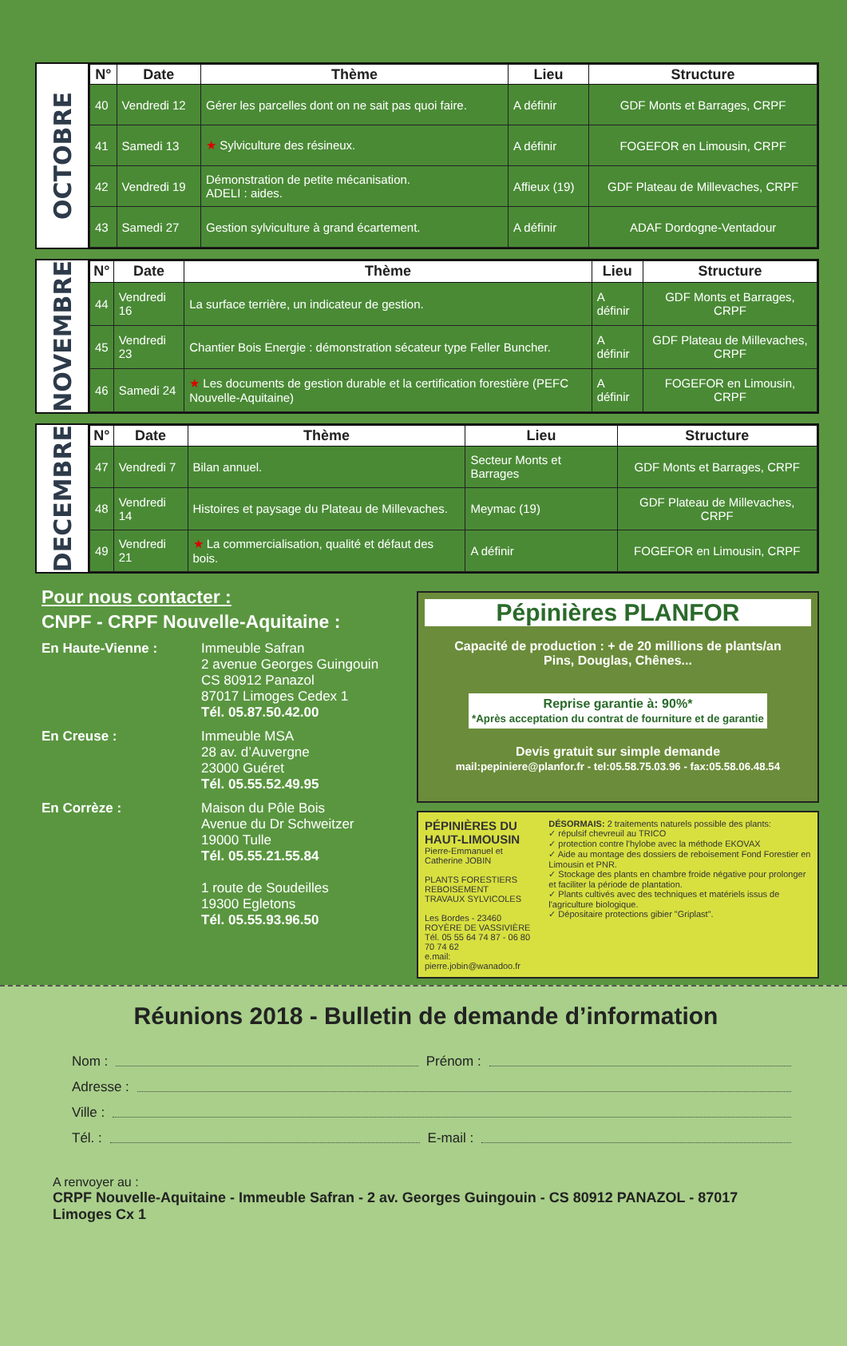OCTOBRE
| N° | Date | Thème | Lieu | Structure |
| --- | --- | --- | --- | --- |
| 40 | Vendredi 12 | Gérer les parcelles dont on ne sait pas quoi faire. | A définir | GDF Monts et Barrages, CRPF |
| 41 | Samedi 13 | ★ Sylviculture des résineux. | A définir | FOGEFOR en Limousin, CRPF |
| 42 | Vendredi 19 | Démonstration de petite mécanisation. ADELI : aides. | Affieux (19) | GDF Plateau de Millevaches, CRPF |
| 43 | Samedi 27 | Gestion sylviculture à grand écartement. | A définir | ADAF Dordogne-Ventadour |
NOVEMBRE
| N° | Date | Thème | Lieu | Structure |
| --- | --- | --- | --- | --- |
| 44 | Vendredi 16 | La surface terrière, un indicateur de gestion. | A définir | GDF Monts et Barrages, CRPF |
| 45 | Vendredi 23 | Chantier Bois Energie : démonstration sécateur type Feller Buncher. | A définir | GDF Plateau de Millevaches, CRPF |
| 46 | Samedi 24 | ★ Les documents de gestion durable et la certification forestière (PEFC Nouvelle-Aquitaine) | A définir | FOGEFOR en Limousin, CRPF |
DECEMBRE
| N° | Date | Thème | Lieu | Structure |
| --- | --- | --- | --- | --- |
| 47 | Vendredi 7 | Bilan annuel. | Secteur Monts et Barrages | GDF Monts et Barrages, CRPF |
| 48 | Vendredi 14 | Histoires et paysage du Plateau de Millevaches. | Meymac (19) | GDF Plateau de Millevaches, CRPF |
| 49 | Vendredi 21 | ★ La commercialisation, qualité et défaut des bois. | A définir | FOGEFOR en Limousin, CRPF |
Pour nous contacter :
CNPF - CRPF Nouvelle-Aquitaine :
En Haute-Vienne : Immeuble Safran
2 avenue Georges Guingouin
CS 80912 Panazol
87017 Limoges Cedex 1
Tél. 05.87.50.42.00
En Creuse : Immeuble MSA
28 av. d’Auvergne
23000 Guéret
Tél. 05.55.52.49.95
En Corrèze : Maison du Pôle Bois
Avenue du Dr Schweitzer
19000 Tulle
Tél. 05.55.21.55.84
1 route de Soudeilles
19300 Egletons
Tél. 05.55.93.96.50
Pépinières PLANFOR
Capacité de production : + de 20 millions de plants/an
Pins, Douglas, Chênes...
Reprise garantie à: 90%*
*Après acceptation du contrat de fourniture et de garantie
Devis gratuit sur simple demande
mail:pepiniere@planfor.fr - tel:05.58.75.03.96 - fax:05.58.06.48.54
PÉPINIÈRES DU HAUT-LIMOUSIN
Pierre-Emmanuel et Catherine JOBIN
PLANTS FORESTIERS
REBOISEMENT
TRAVAUX SYLVICOLES
Les Bordes - 23460 ROYÈRE DE VASSIVIÈRE
Tél. 05 55 64 74 87 - 06 80 70 74 62
e.mail: pierre.jobin@wanadoo.fr
DÉSORMAIS: 2 traitements naturels possible des plants:
✓ répulsif chevreuil au TRICO
✓ protection contre l'hylobe avec la méthode EKOVAX
✓ Aide au montage des dossiers de reboisement Fond Forestier en Limousin et PNR.
✓ Stockage des plants en chambre froide négative pour prolonger et faciliter la période de plantation.
✓ Plants cultivés avec des techniques et matériels issus de l'agriculture biologique.
✓ Dépositaire protections gibier "Griplast".
Réunions 2018 - Bulletin de demande d’information
Nom : Prénom :
Adresse :
Ville :
Tél. : E-mail :
A renvoyer au :
CRPF Nouvelle-Aquitaine - Immeuble Safran - 2 av. Georges Guingouin - CS 80912 PANAZOL - 87017 Limoges Cx 1